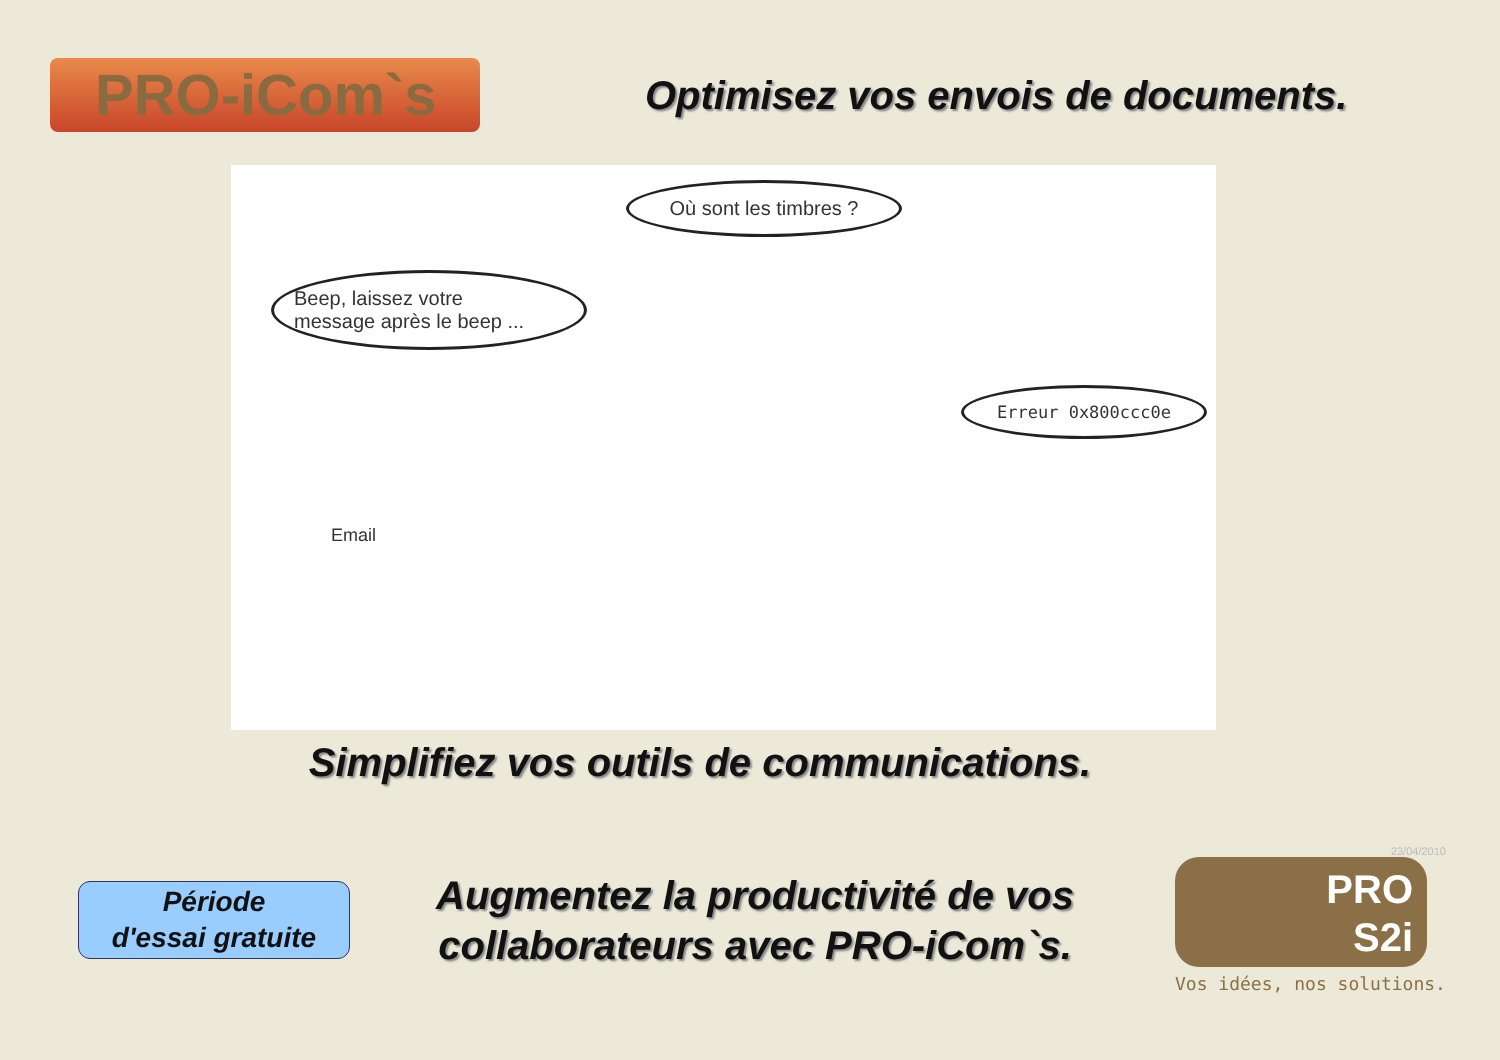PRO-iCom`s
Optimisez vos envois de documents.
Où sont les timbres ?
Beep, laissez votre
message après le beep ...
Erreur 0x800ccc0e
Email
Simplifiez vos outils de communications.
Période
d'essai gratuite
Augmentez la productivité de vos collaborateurs avec PRO-iCom`s.
23/04/2010
PRO
S2i
Vos idées, nos solutions.